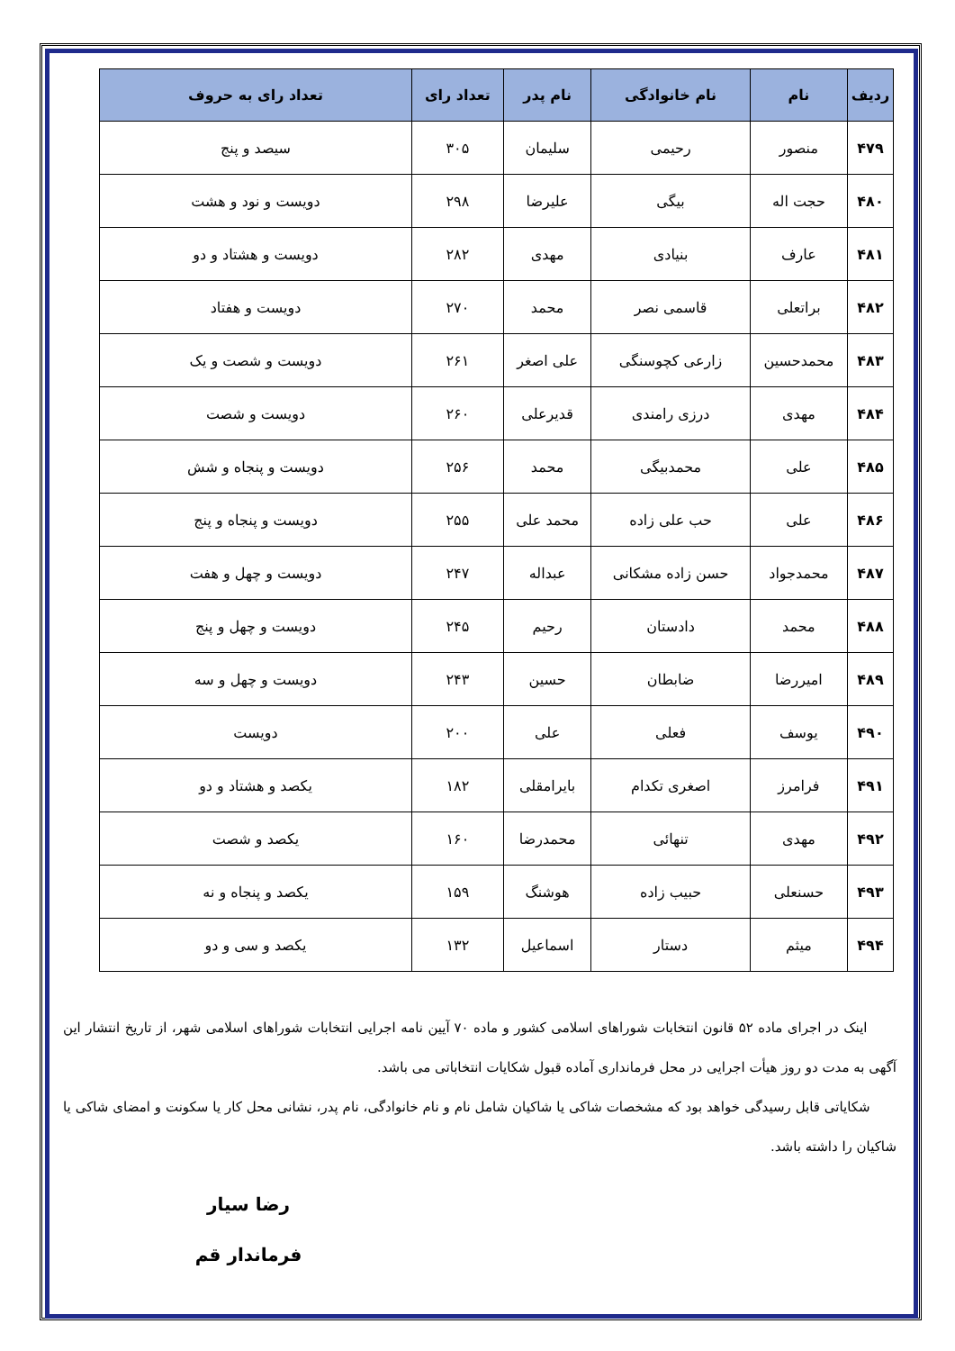| ردیف | نام | نام خانوادگی | نام پدر | تعداد رای | تعداد رای به حروف |
| --- | --- | --- | --- | --- | --- |
| ۴۷۹ | منصور | رحیمی | سلیمان | ۳۰۵ | سیصد و پنج |
| ۴۸۰ | حجت اله | بیگی | علیرضا | ۲۹۸ | دویست و نود و هشت |
| ۴۸۱ | عارف | بنیادی | مهدی | ۲۸۲ | دویست و هشتاد و دو |
| ۴۸۲ | براتعلی | قاسمی نصر | محمد | ۲۷۰ | دویست و هفتاد |
| ۴۸۳ | محمدحسین | زارعی کچوسنگی | علی اصغر | ۲۶۱ | دویست و شصت و یک |
| ۴۸۴ | مهدی | درزی رامندی | قدیرعلی | ۲۶۰ | دویست و شصت |
| ۴۸۵ | علی | محمدبیگی | محمد | ۲۵۶ | دویست و پنجاه و شش |
| ۴۸۶ | علی | حب علی زاده | محمد علی | ۲۵۵ | دویست و پنجاه و پنج |
| ۴۸۷ | محمدجواد | حسن زاده مشکانی | عبداله | ۲۴۷ | دویست و چهل و هفت |
| ۴۸۸ | محمد | دادستان | رحیم | ۲۴۵ | دویست و چهل و پنج |
| ۴۸۹ | امیررضا | ضابطان | حسین | ۲۴۳ | دویست و چهل و سه |
| ۴۹۰ | یوسف | فعلی | علی | ۲۰۰ | دویست |
| ۴۹۱ | فرامرز | اصغری تکدام | بایرامقلی | ۱۸۲ | یکصد و هشتاد و دو |
| ۴۹۲ | مهدی | تنهائی | محمدرضا | ۱۶۰ | یکصد و شصت |
| ۴۹۳ | حسنعلی | حبیب زاده | هوشنگ | ۱۵۹ | یکصد و پنجاه و نه |
| ۴۹۴ | میثم | دستار | اسماعیل | ۱۳۲ | یکصد و سی و دو |
اینک در اجرای ماده ۵۲ قانون انتخابات شوراهای اسلامی کشور و ماده ۷۰ آیین نامه اجرایی انتخابات شوراهای اسلامی شهر، از تاریخ انتشار این آگهی به مدت دو روز هیأت اجرایی در محل فرمانداری آماده قبول شکایات انتخاباتی می باشد.
شکایاتی قابل رسیدگی خواهد بود که مشخصات شاکی یا شاکیان شامل نام و نام خانوادگی، نام پدر، نشانی محل کار یا سکونت و امضای شاکی یا شاکیان را داشته باشد.
رضا سیار
فرماندار قم